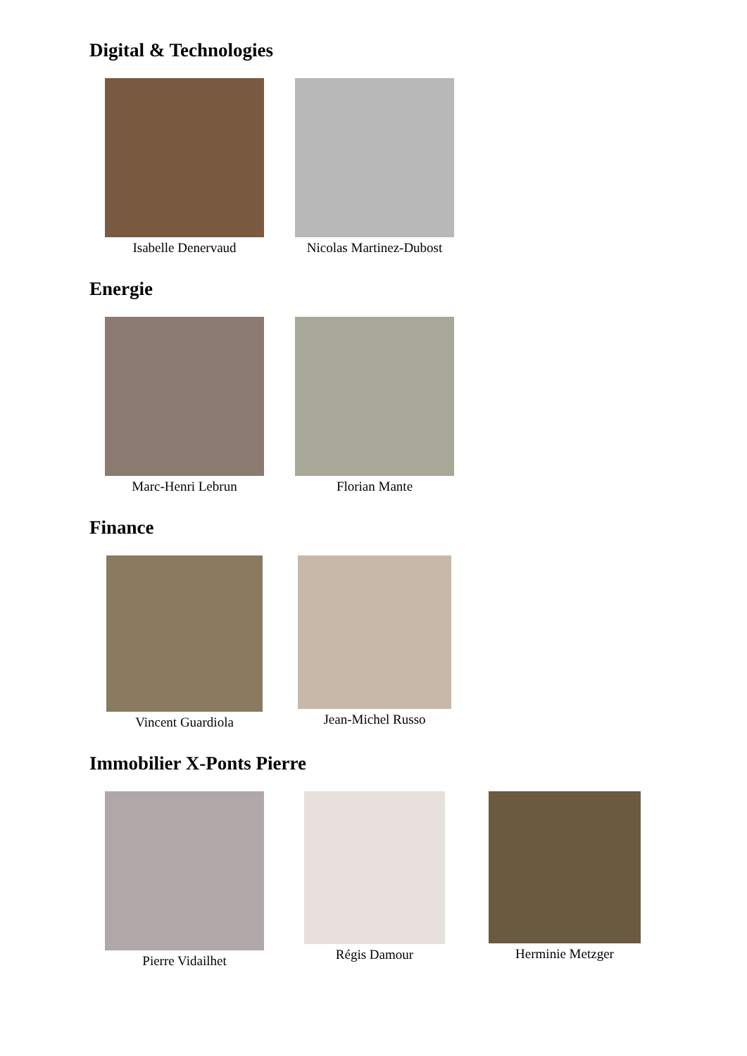Digital & Technologies
Isabelle Denervaud Nicolas Martinez-Dubost
Energie
Marc-Henri Lebrun Florian Mante
Finance
Vincent Guardiola Jean-Michel Russo
Immobilier X-Ponts Pierre
Pierre Vidailhet Régis Damour Herminie Metzger